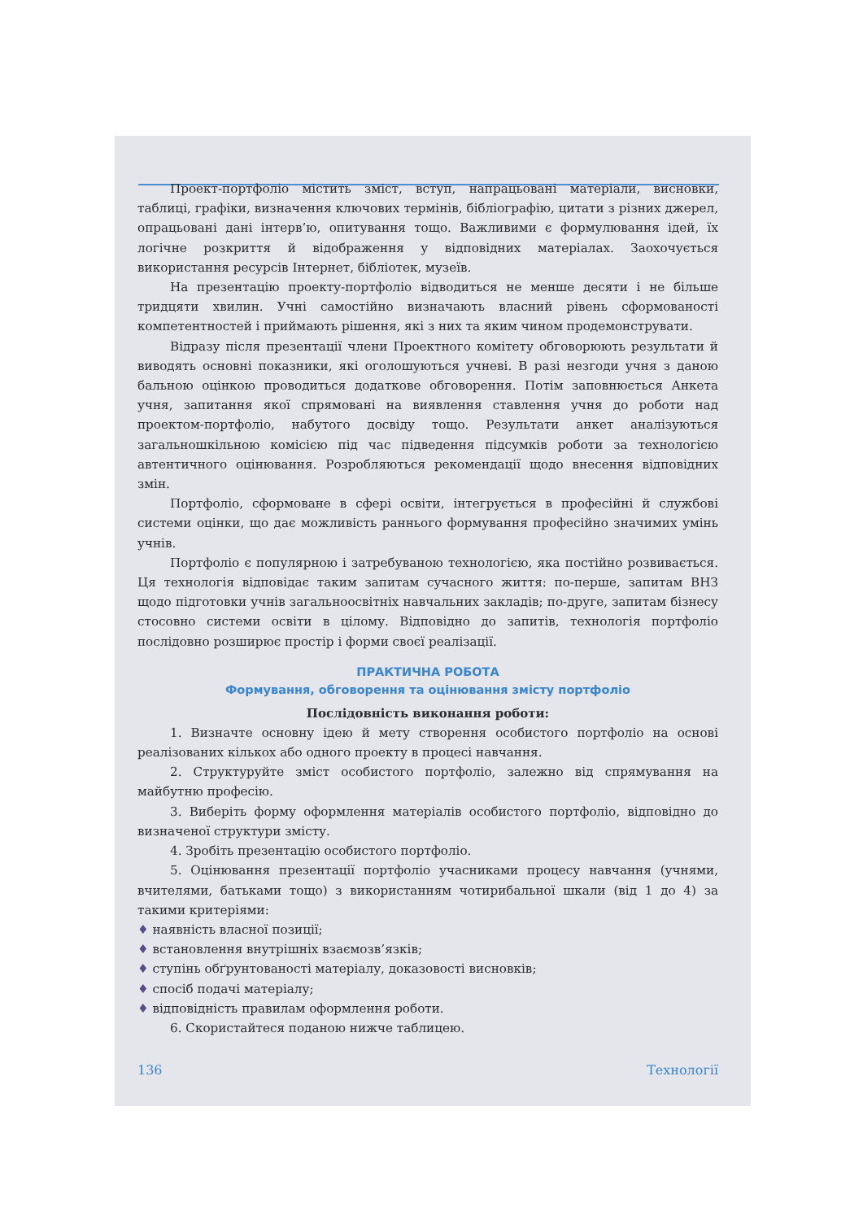Проект-портфоліо містить зміст, вступ, напрацьовані матеріали, висновки, таблиці, графіки, визначення ключових термінів, бібліографію, цитати з різних джерел, опрацьовані дані інтерв’ю, опитування тощо. Важливими є формулювання ідей, їх логічне розкриття й відображення у відповідних матеріалах. Заохочується використання ресурсів Інтернет, бібліотек, музеїв.
На презентацію проекту-портфоліо відводиться не менше десяти і не більше тридцяти хвилин. Учні самостійно визначають власний рівень сформованості компетентностей і приймають рішення, які з них та яким чином продемонструвати.
Відразу після презентації члени Проектного комітету обговорюють результати й виводять основні показники, які оголошуються учневі. В разі незгоди учня з даною бальною оцінкою проводиться додаткове обговорення. Потім заповнюється Анкета учня, запитання якої спрямовані на виявлення ставлення учня до роботи над проектом-портфоліо, набутого досвіду тощо. Результати анкет аналізуються загальношкільною комісією під час підведення підсумків роботи за технологією автентичного оцінювання. Розробляються рекомендації щодо внесення відповідних змін.
Портфоліо, сформоване в сфері освіти, інтегрується в професійні й службові системи оцінки, що дає можливість раннього формування професійно значимих умінь учнів.
Портфоліо є популярною і затребуваною технологією, яка постійно розвивається. Ця технологія відповідає таким запитам сучасного життя: по-перше, запитам ВНЗ щодо підготовки учнів загальноосвітніх навчальних закладів; по-друге, запитам бізнесу стосовно системи освіти в цілому. Відповідно до запитів, технологія портфоліо послідовно розширює простір і форми своєї реалізації.
ПРАКТИЧНА РОБОТА
Формування, обговорення та оцінювання змісту портфоліо
Послідовність виконання роботи:
1. Визначте основну ідею й мету створення особистого портфоліо на основі реалізованих кількох або одного проекту в процесі навчання.
2. Структуруйте зміст особистого портфоліо, залежно від спрямування на майбутню професію.
3. Виберіть форму оформлення матеріалів особистого портфоліо, відповідно до визначеної структури змісту.
4. Зробіть презентацію особистого портфоліо.
5. Оцінювання презентації портфоліо учасниками процесу навчання (учнями, вчителями, батьками тощо) з використанням чотирибальної шкали (від 1 до 4) за такими критеріями:
♦ наявність власної позиції;
♦ встановлення внутрішніх взаємозв’язків;
♦ ступінь обґрунтованості матеріалу, доказовості висновків;
♦ спосіб подачі матеріалу;
♦ відповідність правилам оформлення роботи.
6. Скористайтеся поданою нижче таблицею.
136 Технології